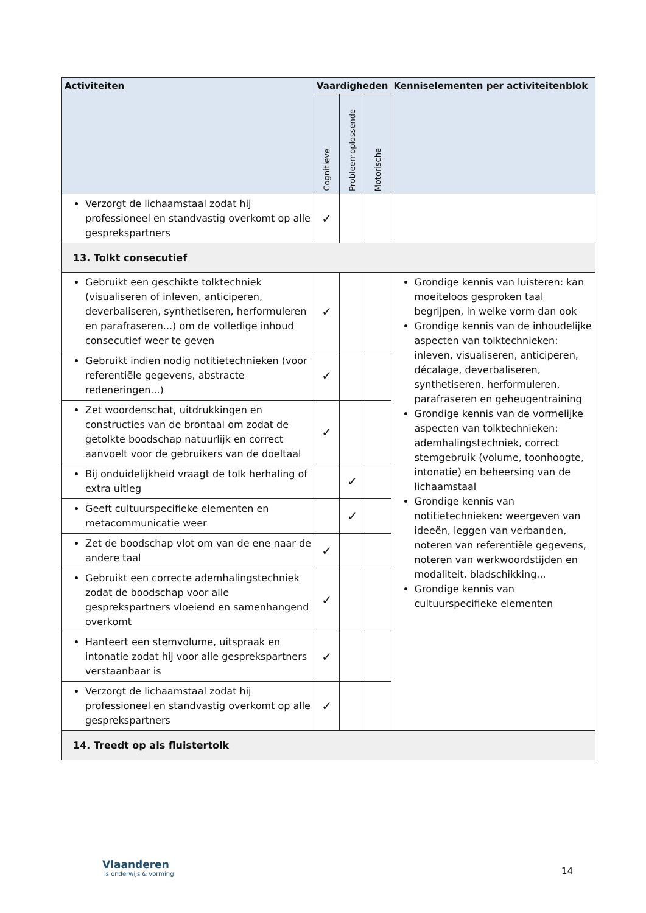| Activiteiten | Vaardigheden | | | Kenniselementen per activiteitenblok |
| --- | --- | --- | --- | --- |
| | Cognitieve | Probleemoplossende | Motorische | |
| Verzorgt de lichaamstaal zodat hij professioneel en standvastig overkomt op alle gesprekspartners | ✓ | | | |
| 13. Tolkt consecutief | | | | |
| Gebruikt een geschikte tolktechniek (visualiseren of inleven, anticiperen, deverbaliseren, synthetiseren, herformuleren en parafraseren...) om de volledige inhoud consecutief weer te geven | ✓ | | | Grondige kennis van luisteren: kan moeiteloos gesproken taal begrijpen, in welke vorm dan ook Grondige kennis van de inhoudelijke aspecten van tolktechnieken: inleven, visualiseren, anticiperen, décalage, deverbaliseren, synthetiseren, herformuleren, parafraseren en geheugentraining Grondige kennis van de vormelijke aspecten van tolktechnieken: ademhalingstechniek, correct stemgebruik (volume, toonhoogte, intonatie) en beheersing van de lichaamstaal Grondige kennis van notitietechnieken: weergeven van ideeën, leggen van verbanden, noteren van referentiële gegevens, noteren van werkwoordstijden en modaliteit, bladschikking... Grondige kennis van cultuurspecifieke elementen |
| Gebruikt indien nodig notitietechnieken (voor referentiële gegevens, abstracte redeneringen...) | ✓ | | | |
| Zet woordenschat, uitdrukkingen en constructies van de brontaal om zodat de getolkte boodschap natuurlijk en correct aanvoelt voor de gebruikers van de doeltaal | ✓ | | | |
| Bij onduidelijkheid vraagt de tolk herhaling of extra uitleg | | ✓ | | |
| Geeft cultuurspecifieke elementen en metacommunicatie weer | | ✓ | | |
| Zet de boodschap vlot om van de ene naar de andere taal | ✓ | | | |
| Gebruikt een correcte ademhalingstechniek zodat de boodschap voor alle gesprekspartners vloeiend en samenhangend overkomt | ✓ | | | |
| Hanteert een stemvolume, uitspraak en intonatie zodat hij voor alle gesprekspartners verstaanbaar is | ✓ | | | |
| Verzorgt de lichaamstaal zodat hij professioneel en standvastig overkomt op alle gesprekspartners | ✓ | | | |
| 14. Treedt op als fluistertolk | | | | |
Vlaanderen
is onderwijs & vorming
14